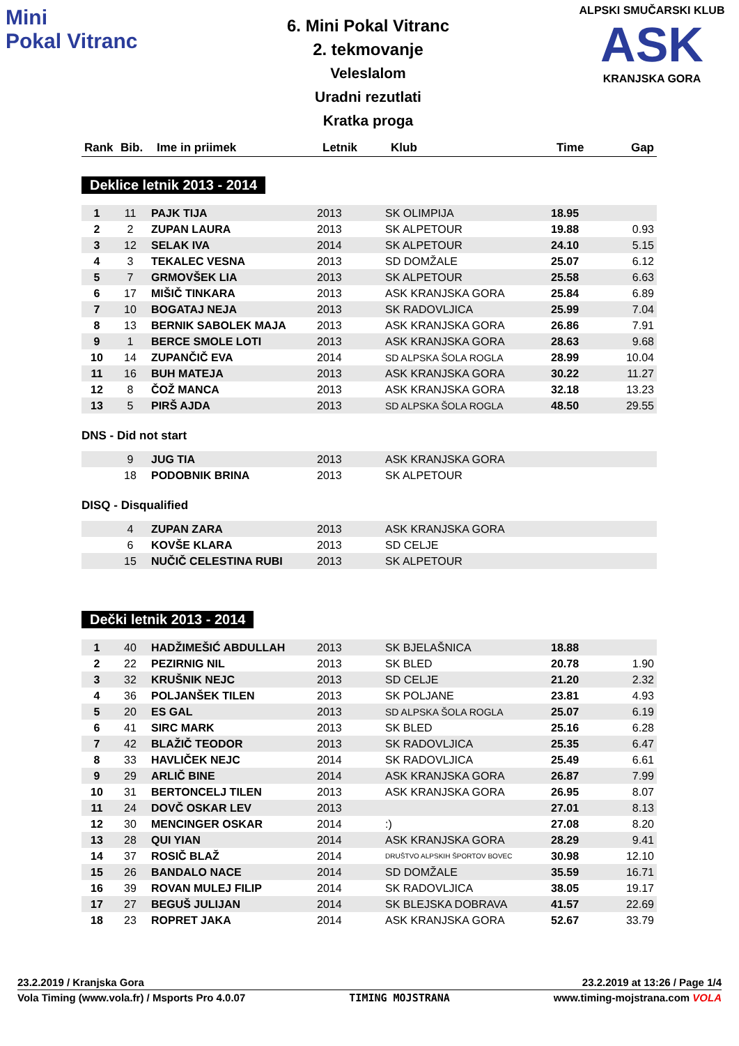Mini
Pokal Vitranc
6. Mini Pokal Vitranc
2. tekmovanje
Veleslalom
Uradni rezutlati
Kratka proga
ALPSKI SMUČARSKI KLUB
ASK
KRANJSKA GORA
| Rank | Bib. | Ime in priimek | Letnik | Klub | Time | Gap |
| --- | --- | --- | --- | --- | --- | --- |
Deklice letnik 2013 - 2014
| 1 | 11 | PAJK TIJA | 2013 | SK OLIMPIJA | 18.95 | |
| 2 | 2 | ZUPAN LAURA | 2013 | SK ALPETOUR | 19.88 | 0.93 |
| 3 | 12 | SELAK IVA | 2014 | SK ALPETOUR | 24.10 | 5.15 |
| 4 | 3 | TEKALEC VESNA | 2013 | SD DOMŽALE | 25.07 | 6.12 |
| 5 | 7 | GRMOVŠEK LIA | 2013 | SK ALPETOUR | 25.58 | 6.63 |
| 6 | 17 | MIŠIČ TINKARA | 2013 | ASK KRANJSKA GORA | 25.84 | 6.89 |
| 7 | 10 | BOGATAJ NEJA | 2013 | SK RADOVLJICA | 25.99 | 7.04 |
| 8 | 13 | BERNIK SABOLEK MAJA | 2013 | ASK KRANJSKA GORA | 26.86 | 7.91 |
| 9 | 1 | BERCE SMOLE LOTI | 2013 | ASK KRANJSKA GORA | 28.63 | 9.68 |
| 10 | 14 | ZUPANČIČ EVA | 2014 | SD ALPSKA ŠOLA ROGLA | 28.99 | 10.04 |
| 11 | 16 | BUH MATEJA | 2013 | ASK KRANJSKA GORA | 30.22 | 11.27 |
| 12 | 8 | ČOŽ MANCA | 2013 | ASK KRANJSKA GORA | 32.18 | 13.23 |
| 13 | 5 | PIRŠ AJDA | 2013 | SD ALPSKA ŠOLA ROGLA | 48.50 | 29.55 |
DNS - Did not start
| | 9 | JUG TIA | 2013 | ASK KRANJSKA GORA |
| | 18 | PODOBNIK BRINA | 2013 | SK ALPETOUR |
DISQ - Disqualified
| | 4 | ZUPAN ZARA | 2013 | ASK KRANJSKA GORA |
| | 6 | KOVŠE KLARA | 2013 | SD CELJE |
| | 15 | NUČIČ CELESTINA RUBI | 2013 | SK ALPETOUR |
Dečki letnik 2013 - 2014
| 1 | 40 | HADŽIMEŠIĆ ABDULLAH | 2013 | SK BJELAŠNICA | 18.88 | |
| 2 | 22 | PEZIRNIG NIL | 2013 | SK BLED | 20.78 | 1.90 |
| 3 | 32 | KRUŠNIK NEJC | 2013 | SD CELJE | 21.20 | 2.32 |
| 4 | 36 | POLJANŠEK TILEN | 2013 | SK POLJANE | 23.81 | 4.93 |
| 5 | 20 | ES GAL | 2013 | SD ALPSKA ŠOLA ROGLA | 25.07 | 6.19 |
| 6 | 41 | SIRC MARK | 2013 | SK BLED | 25.16 | 6.28 |
| 7 | 42 | BLAŽIČ TEODOR | 2013 | SK RADOVLJICA | 25.35 | 6.47 |
| 8 | 33 | HAVLIČEK NEJC | 2014 | SK RADOVLJICA | 25.49 | 6.61 |
| 9 | 29 | ARLIČ BINE | 2014 | ASK KRANJSKA GORA | 26.87 | 7.99 |
| 10 | 31 | BERTONCELJ TILEN | 2013 | ASK KRANJSKA GORA | 26.95 | 8.07 |
| 11 | 24 | DOVČ OSKAR LEV | 2013 | | 27.01 | 8.13 |
| 12 | 30 | MENCINGER OSKAR | 2014 | :) | 27.08 | 8.20 |
| 13 | 28 | QUI YIAN | 2014 | ASK KRANJSKA GORA | 28.29 | 9.41 |
| 14 | 37 | ROSIČ BLAŽ | 2014 | DRUŠTVO ALPSKIH ŠPORTOV BOVEC | 30.98 | 12.10 |
| 15 | 26 | BANDALO NACE | 2014 | SD DOMŽALE | 35.59 | 16.71 |
| 16 | 39 | ROVAN MULEJ FILIP | 2014 | SK RADOVLJICA | 38.05 | 19.17 |
| 17 | 27 | BEGUŠ JULIJAN | 2014 | SK BLEJSKA DOBRAVA | 41.57 | 22.69 |
| 18 | 23 | ROPRET JAKA | 2014 | ASK KRANJSKA GORA | 52.67 | 33.79 |
23.2.2019 / Kranjska Gora 23.2.2019 at 13:26 / Page 1/4
Vola Timing (www.vola.fr) / Msports Pro 4.0.07 TIMING MOJSTRANA www.timing-mojstrana.com VOLA